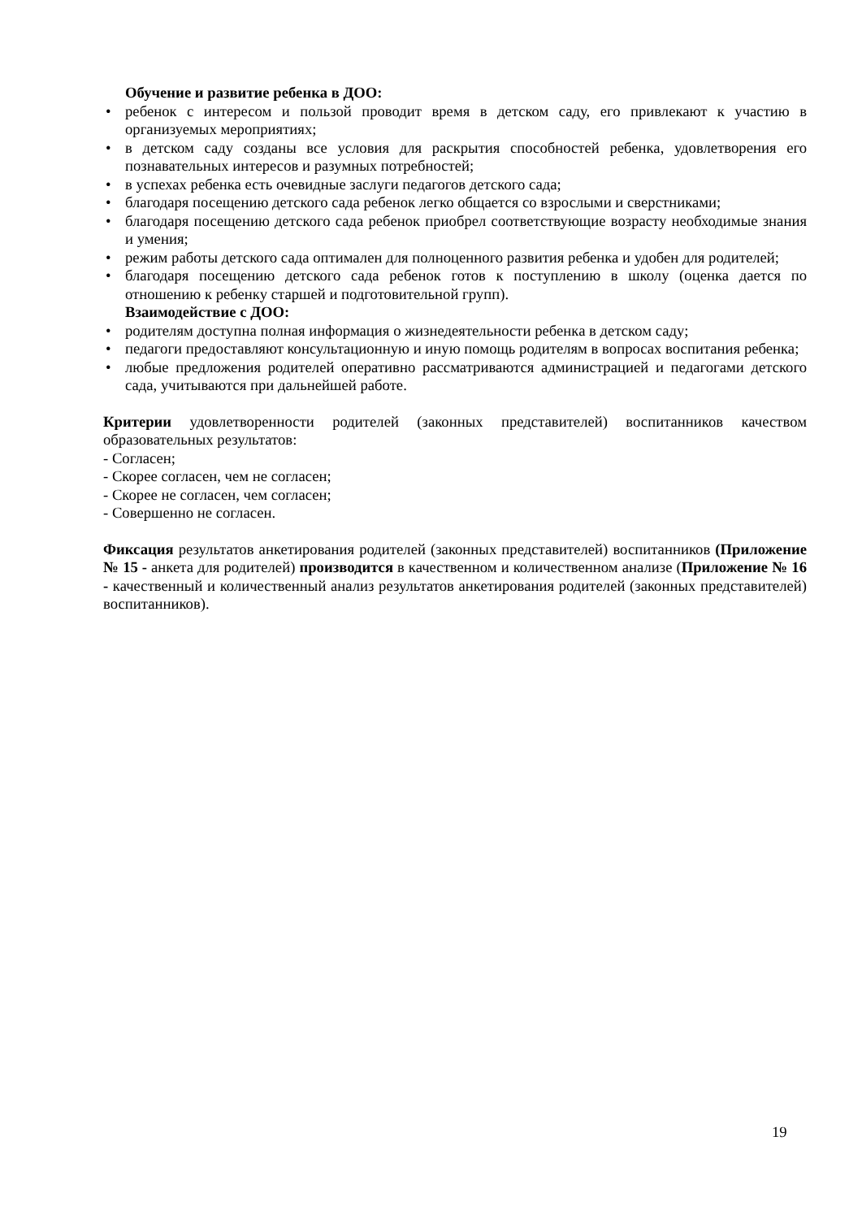Обучение и развитие ребенка в ДОО:
• ребенок с интересом и пользой проводит время в детском саду, его привлекают к участию в организуемых мероприятиях;
• в детском саду созданы все условия для раскрытия способностей ребенка, удовлетворения его познавательных интересов и разумных потребностей;
• в успехах ребенка есть очевидные заслуги педагогов детского сада;
• благодаря посещению детского сада ребенок легко общается со взрослыми и сверстниками;
• благодаря посещению детского сада ребенок приобрел соответствующие возрасту необходимые знания и умения;
• режим работы детского сада оптимален для полноценного развития ребенка и удобен для родителей;
• благодаря посещению детского сада ребенок готов к поступлению в школу (оценка дается по отношению к ребенку старшей и подготовительной групп).
Взаимодействие с ДОО:
• родителям доступна полная информация о жизнедеятельности ребенка в детском саду;
• педагоги предоставляют консультационную и иную помощь родителям в вопросах воспитания ребенка;
• любые предложения родителей оперативно рассматриваются администрацией и педагогами детского сада, учитываются при дальнейшей работе.
Критерии удовлетворенности родителей (законных представителей) воспитанников качеством образовательных результатов:
- Согласен;
- Скорее согласен, чем не согласен;
- Скорее не согласен, чем согласен;
- Совершенно не согласен.
Фиксация результатов анкетирования родителей (законных представителей) воспитанников (Приложение № 15 - анкета для родителей) производится в качественном и количественном анализе (Приложение № 16 - качественный и количественный анализ результатов анкетирования родителей (законных представителей) воспитанников).
19